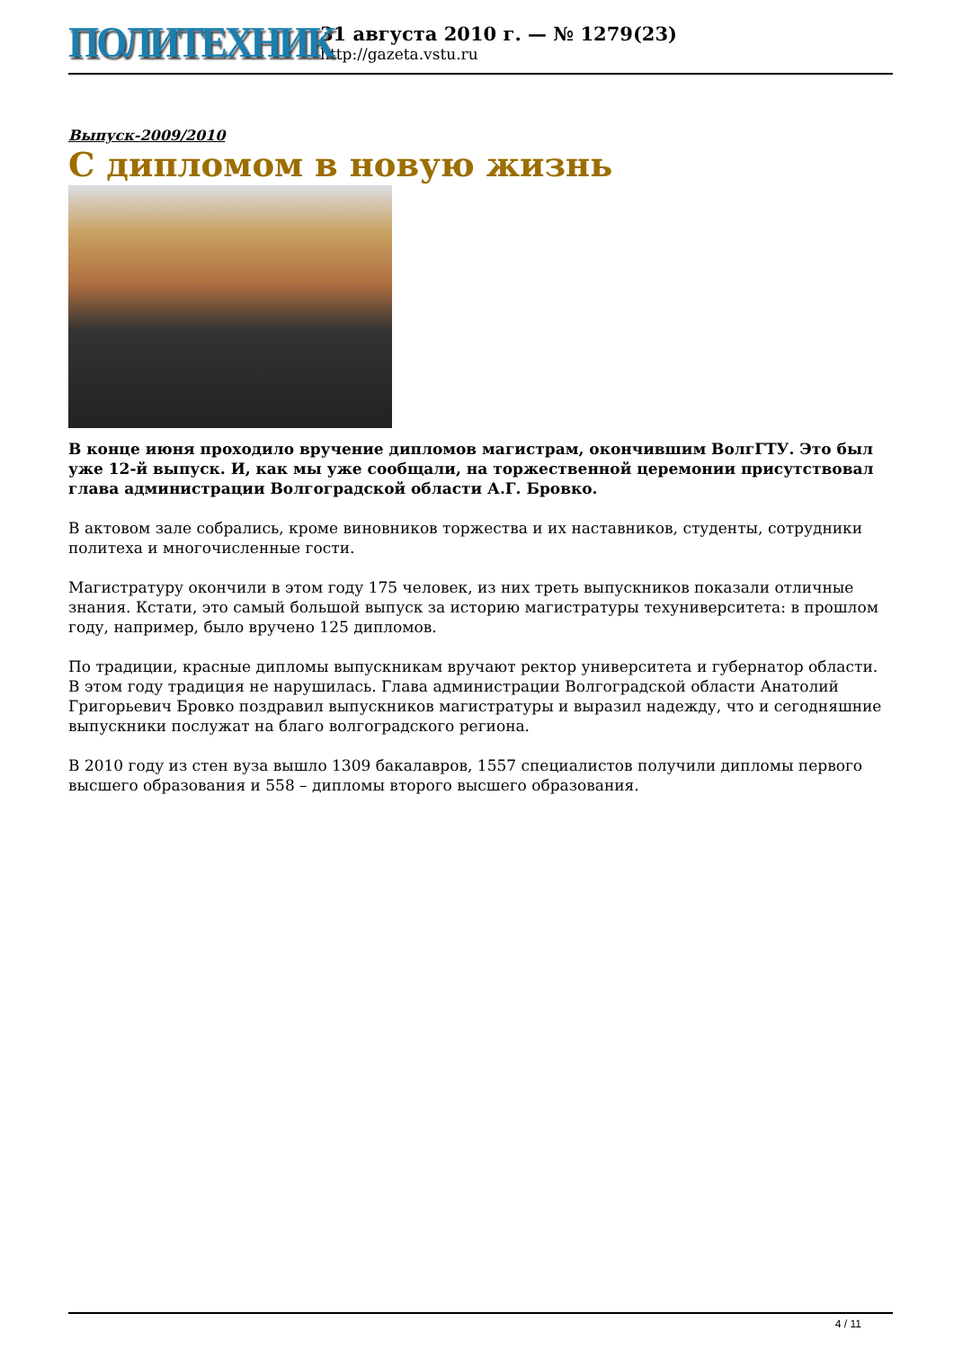ПОЛИТЕХНИК
31 августа 2010 г. — № 1279(23)
http://gazeta.vstu.ru
Выпуск-2009/2010
С дипломом в новую жизнь
В конце июня проходило вручение дипломов магистрам, окончившим ВолгГТУ. Это был уже 12-й выпуск. И, как мы уже сообщали, на торжественной церемонии присутствовал глава администрации Волгоградской области А.Г. Бровко.
В актовом зале собрались, кроме виновников торжества и их наставников, студенты, сотрудники политеха и многочисленные гости.
Магистратуру окончили в этом году 175 человек, из них треть выпускников показали отличные знания. Кстати, это самый большой выпуск за историю магистратуры техуниверситета: в прошлом году, например, было вручено 125 дипломов.
По традиции, красные дипломы выпускникам вручают ректор университета и губернатор области. В этом году традиция не нарушилась. Глава администрации Волгоградской области Анатолий Григорьевич Бровко поздравил выпускников магистратуры и выразил надежду, что и сегодняшние выпускники послужат на благо волгоградского региона.
В 2010 году из стен вуза вышло 1309 бакалавров, 1557 специалистов получили дипломы первого высшего образования и 558 – дипломы второго высшего образования.
4 / 11